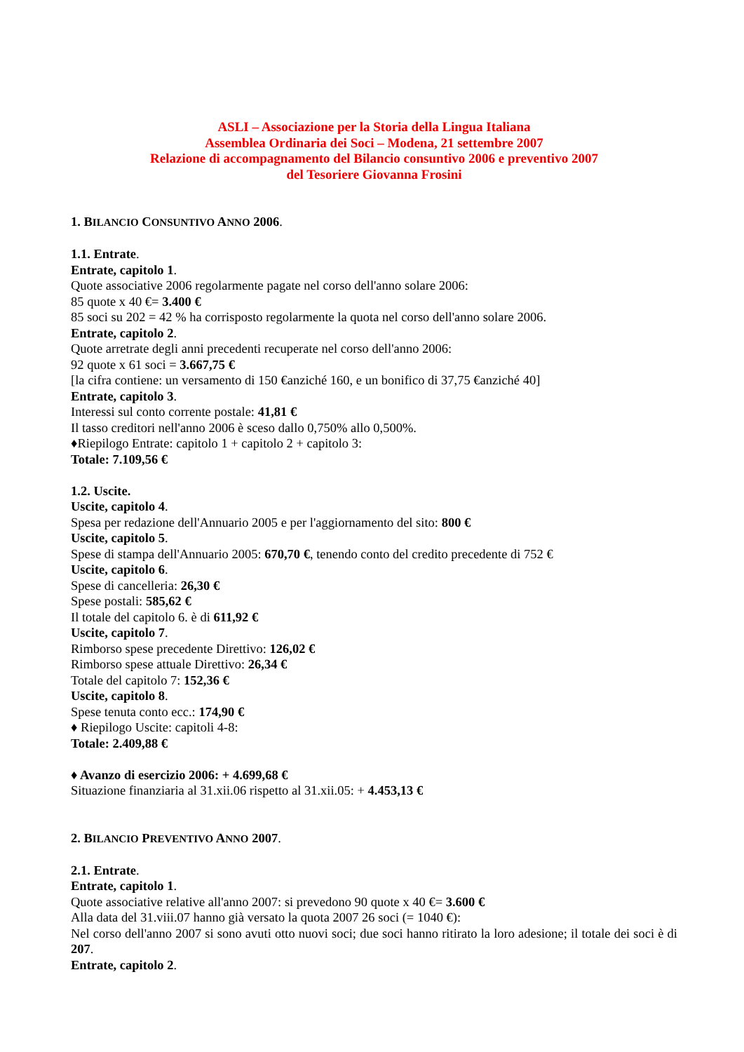ASLI – Associazione per la Storia della Lingua Italiana
Assemblea Ordinaria dei Soci – Modena, 21 settembre 2007
Relazione di accompagnamento del Bilancio consuntivo 2006 e preventivo 2007
del Tesoriere Giovanna Frosini
1. BILANCIO CONSUNTIVO ANNO 2006.
1.1. Entrate.
Entrate, capitolo 1.
Quote associative 2006 regolarmente pagate nel corso dell'anno solare 2006:
85 quote x 40 €= 3.400 €
85 soci su 202 = 42 % ha corrisposto regolarmente la quota nel corso dell'anno solare 2006.
Entrate, capitolo 2.
Quote arretrate degli anni precedenti recuperate nel corso dell'anno 2006:
92 quote x 61 soci = 3.667,75 €
[la cifra contiene: un versamento di 150 €anziché 160, e un bonifico di 37,75 €anziché 40]
Entrate, capitolo 3.
Interessi sul conto corrente postale: 41,81 €
Il tasso creditori nell'anno 2006 è sceso dallo 0,750% allo 0,500%.
♦Riepilogo Entrate: capitolo 1 + capitolo 2 + capitolo 3:
Totale: 7.109,56 €
1.2. Uscite.
Uscite, capitolo 4.
Spesa per redazione dell'Annuario 2005 e per l'aggiornamento del sito: 800 €
Uscite, capitolo 5.
Spese di stampa dell'Annuario 2005: 670,70 €, tenendo conto del credito precedente di 752 €
Uscite, capitolo 6.
Spese di cancelleria: 26,30 €
Spese postali: 585,62 €
Il totale del capitolo 6. è di 611,92 €
Uscite, capitolo 7.
Rimborso spese precedente Direttivo: 126,02 €
Rimborso spese attuale Direttivo: 26,34 €
Totale del capitolo 7: 152,36 €
Uscite, capitolo 8.
Spese tenuta conto ecc.: 174,90 €
♦ Riepilogo Uscite: capitoli 4-8:
Totale: 2.409,88 €
♦ Avanzo di esercizio 2006: + 4.699,68 €
Situazione finanziaria al 31.xii.06 rispetto al 31.xii.05: + 4.453,13 €
2. BILANCIO PREVENTIVO ANNO 2007.
2.1. Entrate.
Entrate, capitolo 1.
Quote associative relative all'anno 2007: si prevedono 90 quote x 40 €= 3.600 €
Alla data del 31.viii.07 hanno già versato la quota 2007 26 soci (= 1040 €):
Nel corso dell'anno 2007 si sono avuti otto nuovi soci; due soci hanno ritirato la loro adesione; il totale dei soci è di 207.
Entrate, capitolo 2.